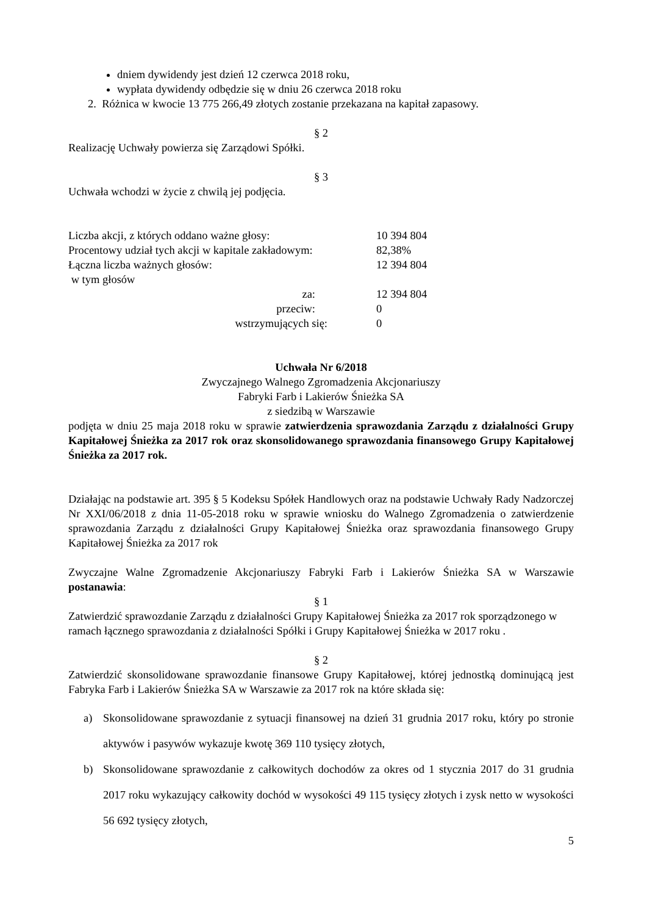dniem dywidendy jest dzień 12 czerwca 2018 roku,
wypłata dywidendy odbędzie się w dniu 26 czerwca 2018 roku
2. Różnica w kwocie 13 775 266,49 złotych zostanie przekazana na kapitał zapasowy.
§ 2
Realizację Uchwały powierza się Zarządowi Spółki.
§ 3
Uchwała wchodzi w życie z chwilą jej podjęcia.
| Liczba akcji, z których oddano ważne głosy: | 10 394 804 |
| Procentowy udział tych akcji w kapitale zakładowym: | 82,38% |
| Łączna liczba ważnych głosów: | 12 394 804 |
| w tym głosów | |
| za: | 12 394 804 |
| przeciw: | 0 |
| wstrzymujących się: | 0 |
Uchwała Nr 6/2018
Zwyczajnego Walnego Zgromadzenia Akcjonariuszy
Fabryki Farb i Lakierów Śnieżka SA
z siedzibą w Warszawie
podjęta w dniu 25 maja 2018 roku w sprawie zatwierdzenia sprawozdania Zarządu z działalności Grupy Kapitałowej Śnieżka za 2017 rok oraz skonsolidowanego sprawozdania finansowego Grupy Kapitałowej Śnieżka za 2017 rok.
Działając na podstawie art. 395 § 5 Kodeksu Spółek Handlowych oraz na podstawie Uchwały Rady Nadzorczej Nr XXI/06/2018 z dnia 11-05-2018 roku w sprawie wniosku do Walnego Zgromadzenia o zatwierdzenie sprawozdania Zarządu z działalności Grupy Kapitałowej Śnieżka oraz sprawozdania finansowego Grupy Kapitałowej Śnieżka za 2017 rok
Zwyczajne Walne Zgromadzenie Akcjonariuszy Fabryki Farb i Lakierów Śnieżka SA w Warszawie postanawia:
§ 1
Zatwierdzić sprawozdanie Zarządu z działalności Grupy Kapitałowej Śnieżka za 2017 rok sporządzonego w ramach łącznego sprawozdania z działalności Spółki i Grupy Kapitałowej Śnieżka w 2017 roku .
§ 2
Zatwierdzić skonsolidowane sprawozdanie finansowe Grupy Kapitałowej, której jednostką dominującą jest Fabryka Farb i Lakierów Śnieżka SA w Warszawie za 2017 rok na które składa się:
a) Skonsolidowane sprawozdanie z sytuacji finansowej na dzień 31 grudnia 2017 roku, który po stronie aktywów i pasywów wykazuje kwotę 369 110 tysięcy złotych,
b) Skonsolidowane sprawozdanie z całkowitych dochodów za okres od 1 stycznia 2017 do 31 grudnia 2017 roku wykazujący całkowity dochód w wysokości 49 115 tysięcy złotych i zysk netto w wysokości 56 692 tysięcy złotych,
5